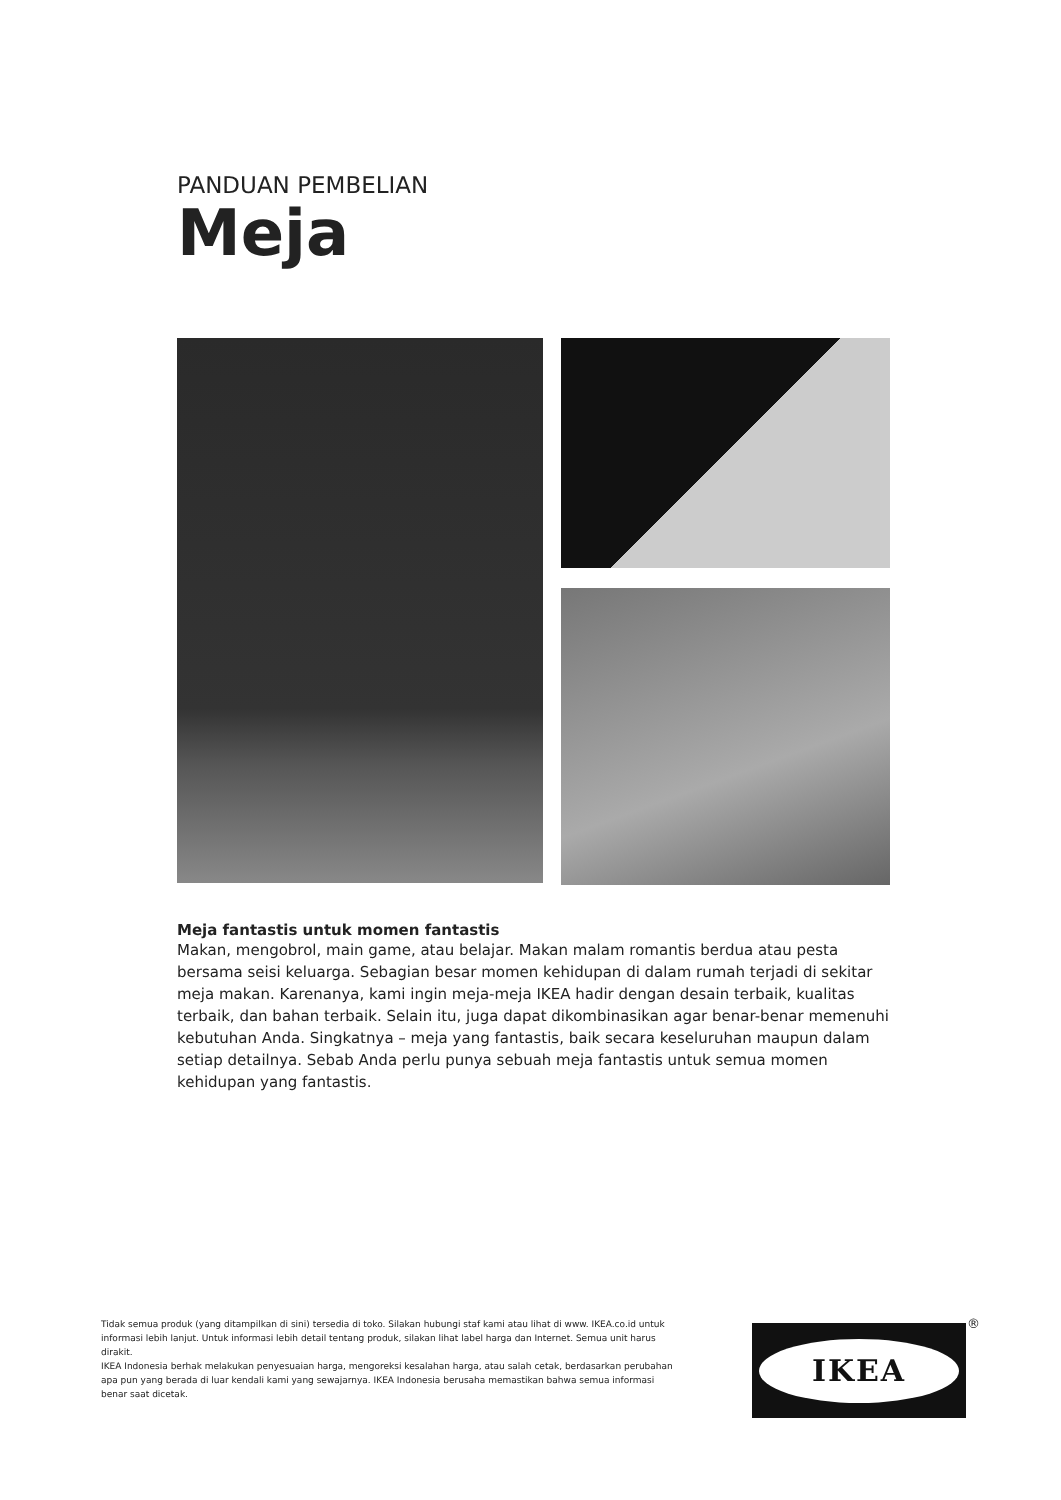PANDUAN PEMBELIAN
Meja
Meja fantastis untuk momen fantastis
Makan, mengobrol, main game, atau belajar. Makan malam romantis berdua atau pesta bersama seisi keluarga. Sebagian besar momen kehidupan di dalam rumah terjadi di sekitar meja makan. Karenanya, kami ingin meja-meja IKEA hadir dengan desain terbaik, kualitas terbaik, dan bahan terbaik. Selain itu, juga dapat dikombinasikan agar benar-benar memenuhi kebutuhan Anda. Singkatnya – meja yang fantastis, baik secara keseluruhan maupun dalam setiap detailnya. Sebab Anda perlu punya sebuah meja fantastis untuk semua momen kehidupan yang fantastis.
Tidak semua produk (yang ditampilkan di sini) tersedia di toko. Silakan hubungi staf kami atau lihat di www. IKEA.co.id untuk informasi lebih lanjut. Untuk informasi lebih detail tentang produk, silakan lihat label harga dan Internet. Semua unit harus dirakit.
IKEA Indonesia berhak melakukan penyesuaian harga, mengoreksi kesalahan harga, atau salah cetak, berdasarkan perubahan apa pun yang berada di luar kendali kami yang sewajarnya. IKEA Indonesia berusaha memastikan bahwa semua informasi benar saat dicetak.
IKEA ®